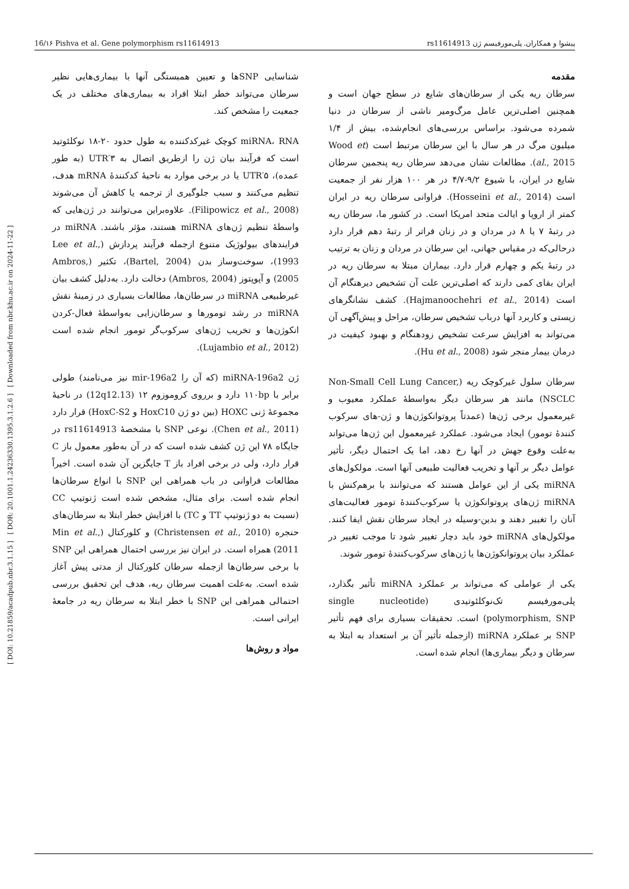16/۱۶ Pishva et al. Gene polymorphism rs11614913 پیشوا و همکاران. پلی‌مورفیسم ژن rs11614913
[ DOI: 10.21859/acadpub.nbr.3.1.15 ] [ DOR: 20.1001.1.24236330.1395.3.1.2.6 ] [ Downloaded from nbr.khu.ac.ir on 2024-11-22 ]
مقدمه
سرطان ریه یکی از سرطان‌های شایع در سطح جهان است و همچنین اصلی‌ترین عامل مرگ‌ومیر ناشی از سرطان در دنیا شمرده می‌شود. براساس بررسی‌های انجام‌شده، بیش از ۱/۴ میلیون مرگ در هر سال با این سرطان مرتبط است (Wood et al., 2015). مطالعات نشان می‌دهد سرطان ریه پنجمین سرطان شایع در ایران، با شیوع ۹/۲-۴/۷ در هر ۱۰۰ هزار نفر از جمعیت است (Hosseini et al., 2014). فراوانی سرطان ریه در ایران کمتر از اروپا و ایالت متحد امریکا است. در کشور ما، سرطان ریه در رتبهٔ ۷ یا ۸ در مردان و در زنان فراتر از رتبهٔ دهم قرار دارد درحالی‌که در مقیاس جهانی، این سرطان در مردان و زنان به ترتیب در رتبهٔ یکم و چهارم قرار دارد. بیماران مبتلا به سرطان ریه در ایران بقای کمی دارند که اصلی‌ترین علت آن تشخیص دیرهنگام آن است (Hajmanoochehri et al., 2014). کشف نشانگرهای زیستی و کاربرد آنها درباب تشخیص سرطان، مراحل و پیش‌آگهی آن می‌تواند به افزایش سرعت تشخیص زودهنگام و بهبود کیفیت در درمان بیمار منجر شود (Hu et al., 2008).
سرطان سلول غیرکوچک ریه (Non-Small Cell Lung Cancer, NSCLC) مانند هر سرطان دیگر به‌واسطهٔ عملکرد معیوب و غیرمعمول برخی ژن‌ها (عمدتاً پروتوانکوژن‌ها و ژن-های سرکوب کنندهٔ تومور) ایجاد می‌شود. عملکرد غیرمعمول این ژن‌ها می‌تواند به‌علت وقوع جهش در آنها رخ دهد، اما یک احتمال دیگر، تأثیر عوامل دیگر بر آنها و تخریب فعالیت طبیعی آنها است. مولکول‌های miRNA یکی از این عوامل هستند که می‌توانند با برهم‌کنش با miRNA ژن‌های پروتوانکوژن یا سرکوب‌کنندهٔ تومور فعالیت‌های آنان را تغییر دهند و بدین-وسیله در ایجاد سرطان نقش ایفا کنند. مولکول‌های miRNA خود باید دچار تغییر شود تا موجب تغییر در عملکرد بیان پروتوانکوژن‌ها یا ژن‌های سرکوب‌کنندهٔ تومور شوند.
یکی از عواملی که می‌تواند بر عملکرد miRNA تأثیر بگذارد، پلی‌مورفیسم تک‌نوکلئوتیدی (single nucleotide polymorphism, SNP) است. تحقیقات بسیاری برای فهم تأثیر SNP بر عملکرد miRNA (ازجمله تأثیر آن بر استعداد به ابتلا به سرطان و دیگر بیماری‌ها) انجام شده است.
شناسایی SNPها و تعیین همبستگی آنها با بیماری‌هایی نظیر سرطان می‌تواند خطر ابتلا افراد به بیماری‌های مختلف در یک جمعیت را مشخص کند.
miRNA، RNA کوچک غیرکدکننده به طول حدود ۲۰-۱۸ نوکلئوتید است که فرآیند بیان ژن را ازطریق اتصال به ۳′UTR (به طور عمده)، ۵′UTR یا در برخی موارد به ناحیهٔ کدکنندهٔ mRNA هدف، تنظیم می‌کنند و سبب جلوگیری از ترجمه یا کاهش آن می‌شوند (Filipowicz et al., 2008). علاوه‌براین می‌توانند در ژن‌هایی که واسطهٔ تنظیم ژن‌های miRNA هستند، مؤثر باشند. miRNA در فرایندهای بیولوژیک متنوع ازجمله فرآیند پردازش (Lee et al., 1993)، سوخت‌وساز بدن (Bartel, 2004)، تکثیر (Ambros, 2005) و آپوپتوز (Ambros, 2004) دخالت دارد. به‌دلیل کشف بیان غیرطبیعی miRNA در سرطان‌ها، مطالعات بسیاری در زمینهٔ نقش miRNA در رشد تومورها و سرطان‌زایی به‌واسطهٔ فعال-کردن انکوژن‌ها و تخریب ژن‌های سرکوب‌گر تومور انجام شده است (Lujambio et al., 2012).
ژن miRNA-196a2 (که آن را mir-196a2 نیز می‌نامند) طولی برابر با ۱۱۰bp دارد و برروی کروموزوم ۱۲ (12q12.13) در ناحیهٔ مجموعهٔ ژنی HOXC (بین دو ژن HoxC10 و HoxC-S2) قرار دارد (Chen et al., 2011). نوعی SNP با مشخصهٔ rs11614913 در جایگاه ۷۸ این ژن کشف شده است که در آن به‌طور معمول باز C قرار دارد، ولی در برخی افراد باز T جایگزین آن شده است. اخیراً مطالعات فراوانی در باب همراهی این SNP با انواع سرطان‌ها انجام شده است. برای مثال، مشخص شده است ژنوتیپ CC (نسبت به دو ژنوتیپ TT و TC) با افزایش خطر ابتلا به سرطان‌های حنجره (Christensen et al., 2010) و کلورکتال (Min et al., 2011) همراه است. در ایران نیز بررسی احتمال همراهی این SNP با برخی سرطان‌ها ازجمله سرطان کلورکتال از مدتی پیش آغاز شده است. به‌علت اهمیت سرطان ریه، هدف این تحقیق بررسی احتمالی همراهی این SNP با خطر ابتلا به سرطان ریه در جامعهٔ ایرانی است.
مواد و روش‌ها